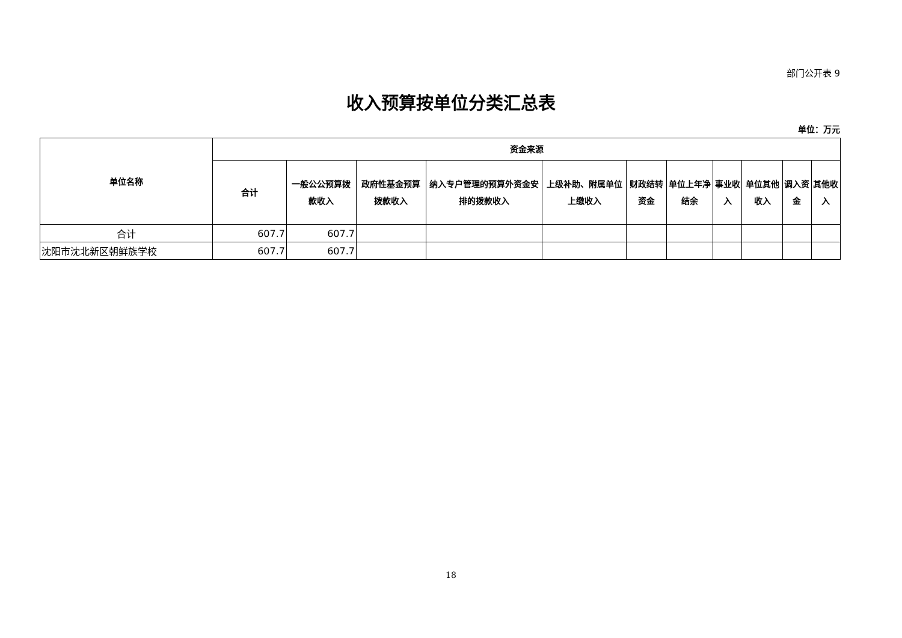部门公开表 9
收入预算按单位分类汇总表
单位：万元
| 单位名称 | 资金来源 | | | | | | | | | | |
| --- | --- | --- | --- | --- | --- | --- | --- | --- | --- | --- | --- |
| | 合计 | 一般公公预算拨款收入 | 政府性基金预算拨款收入 | 纳入专户管理的预算外资金安排的拨款收入 | 上级补助、附属单位上缴收入 | 财政结转资金 | 单位上年净结余 | 事业收入 | 单位其他收入 | 调入资金 | 其他收入 |
| 合计 | 607.7 | 607.7 | | | | | | | | | |
| 沈阳市沈北新区朝鲜族学校 | 607.7 | 607.7 | | | | | | | | | |
18